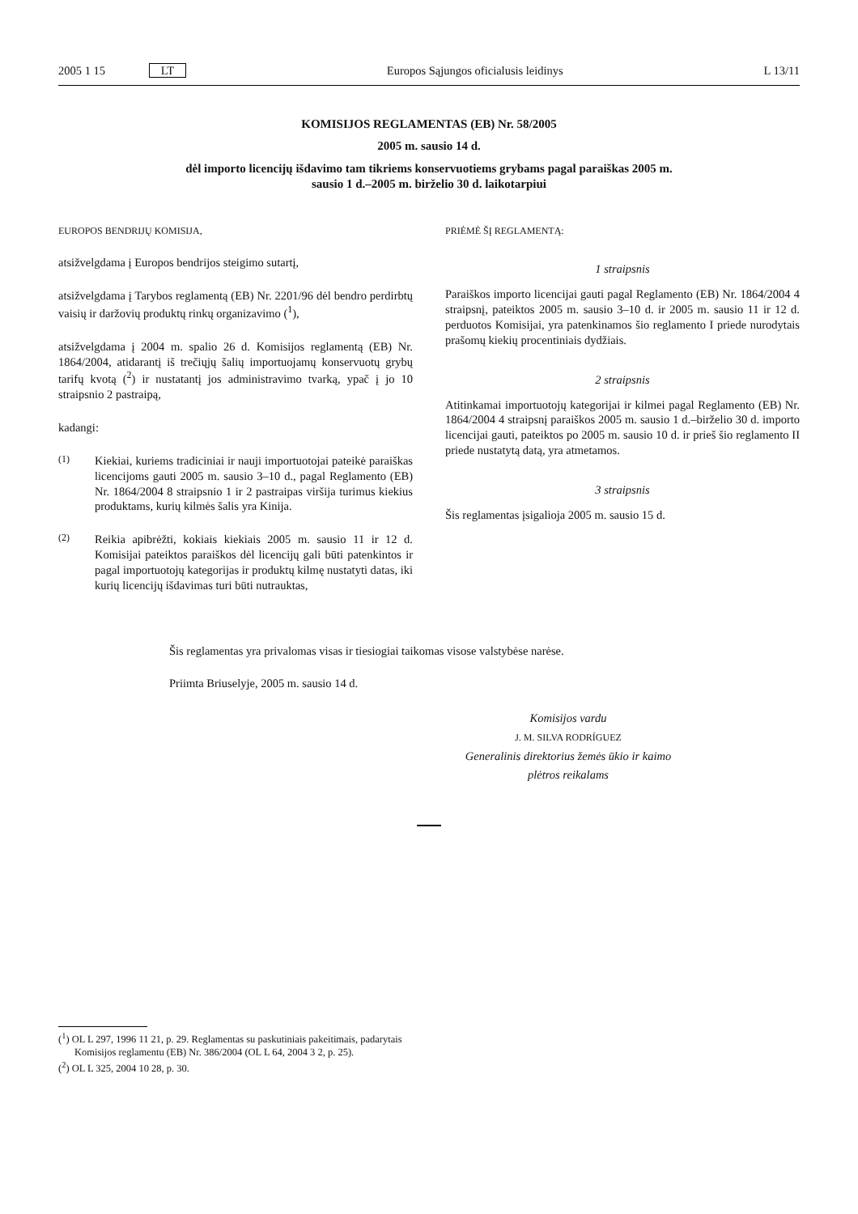2005 1 15 LT Europos Sąjungos oficialusis leidinys L 13/11
KOMISIJOS REGLAMENTAS (EB) Nr. 58/2005
2005 m. sausio 14 d.
dėl importo licencijų išdavimo tam tikriems konservuotiems grybams pagal paraiškas 2005 m.
sausio 1 d.–2005 m. birželio 30 d. laikotarpiui
EUROPOS BENDRIJŲ KOMISIJA,
atsižvelgdama į Europos bendrijos steigimo sutartį,
atsižvelgdama į Tarybos reglamentą (EB) Nr. 2201/96 dėl bendro perdirbtų vaisių ir daržovių produktų rinkų organizavimo (<sup>1</sup>),
atsižvelgdama į 2004 m. spalio 26 d. Komisijos reglamentą (EB) Nr. 1864/2004, atidarantį iš trečiųjų šalių importuojamų konservuotų grybų tarifų kvotą (<sup>2</sup>) ir nustatantį jos administravimo tvarką, ypač į jo 10 straipsnio 2 pastraipą,
kadangi:
(1)
Kiekiai, kuriems tradiciniai ir nauji importuotojai pateikė paraiškas licencijoms gauti 2005 m. sausio 3–10 d., pagal Reglamento (EB) Nr. 1864/2004 8 straipsnio 1 ir 2 pastraipas viršija turimus kiekius produktams, kurių kilmės šalis yra Kinija.
(2)
Reikia apibrėžti, kokiais kiekiais 2005 m. sausio 11 ir 12 d. Komisijai pateiktos paraiškos dėl licencijų gali būti patenkintos ir pagal importuotojų kategorijas ir produktų kilmę nustatyti datas, iki kurių licencijų išdavimas turi būti nutrauktas,
PRIĖMĖ ŠĮ REGLAMENTĄ:
1 straipsnis
Paraiškos importo licencijai gauti pagal Reglamento (EB) Nr. 1864/2004 4 straipsnį, pateiktos 2005 m. sausio 3–10 d. ir 2005 m. sausio 11 ir 12 d. perduotos Komisijai, yra patenkinamos šio reglamento I priede nurodytais prašomų kiekių procentiniais dydžiais.
2 straipsnis
Atitinkamai importuotojų kategorijai ir kilmei pagal Reglamento (EB) Nr. 1864/2004 4 straipsnį paraiškos 2005 m. sausio 1 d.–birželio 30 d. importo licencijai gauti, pateiktos po 2005 m. sausio 10 d. ir prieš šio reglamento II priede nustatytą datą, yra atmetamos.
3 straipsnis
Šis reglamentas įsigalioja 2005 m. sausio 15 d.
Šis reglamentas yra privalomas visas ir tiesiogiai taikomas visose valstybėse narėse.
Priimta Briuselyje, 2005 m. sausio 14 d.
Komisijos vardu
J. M. SILVA RODRÍGUEZ
Generalinis direktorius žemės ūkio ir kaimo plėtros reikalams
(<sup>1</sup>) OL L 297, 1996 11 21, p. 29. Reglamentas su paskutiniais pakeitimais, padarytais Komisijos reglamentu (EB) Nr. 386/2004 (OL L 64, 2004 3 2, p. 25).
(<sup>2</sup>) OL L 325, 2004 10 28, p. 30.